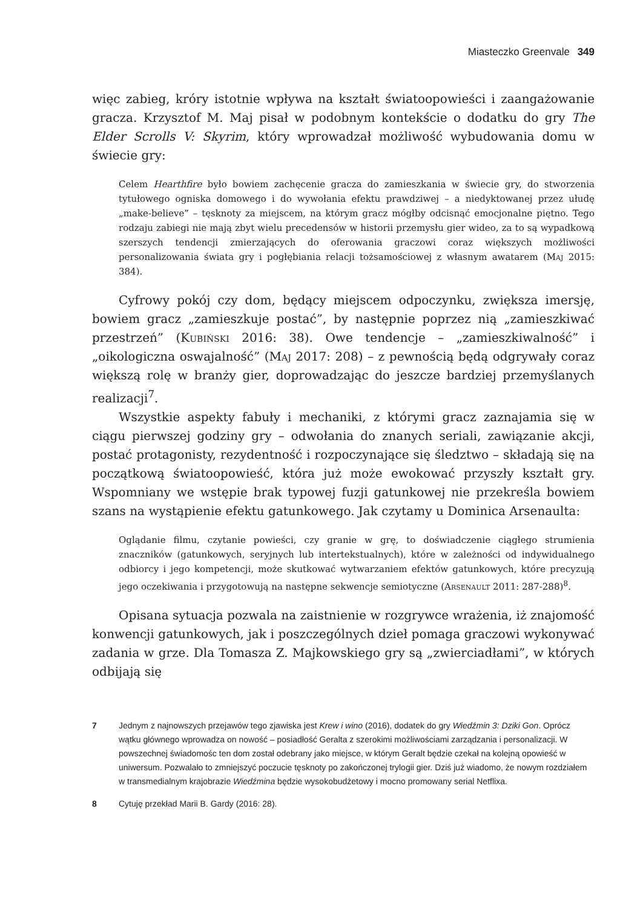Miasteczko Greenvale 349
więc zabieg, króry istotnie wpływa na kształt światoopowieści i zaangażowanie gracza. Krzysztof M. Maj pisał w podobnym kontekście o dodatku do gry The Elder Scrolls V: Skyrim, który wprowadzał możliwość wybudowania domu w świecie gry:
Celem Hearthfire było bowiem zachęcenie gracza do zamieszkania w świecie gry, do stworzenia tytułowego ogniska domowego i do wywołania efektu prawdziwej – a niedyktowanej przez ułudę „make-believe” – tęsknoty za miejscem, na którym gracz mógłby odcisnąć emocjonalne piętno. Tego rodzaju zabiegi nie mają zbyt wielu precedensów w historii przemysłu gier wideo, za to są wypadkową szerszych tendencji zmierzających do oferowania graczowi coraz większych możliwości personalizowania świata gry i pogłębiania relacji tożsamościowej z własnym awatarem (Maj 2015: 384).
Cyfrowy pokój czy dom, będący miejscem odpoczynku, zwiększa imersję, bowiem gracz „zamieszkuje postać”, by następnie poprzez nią „zamieszkiwać przestrzeń” (Kubiński 2016: 38). Owe tendencje – „zamieszkiwalność” i „oikologiczna oswajalność” (Maj 2017: 208) – z pewnością będą odgrywały coraz większą rolę w branży gier, doprowadzając do jeszcze bardziej przemyślanych realizacji<sup>7</sup>.
Wszystkie aspekty fabuły i mechaniki, z którymi gracz zaznajamia się w ciągu pierwszej godziny gry – odwołania do znanych seriali, zawiązanie akcji, postać protagonisty, rezydentność i rozpoczynające się śledztwo – składają się na początkową światoopowieść, która już może ewokować przyszły kształt gry. Wspomniany we wstępie brak typowej fuzji gatunkowej nie przekreśla bowiem szans na wystąpienie efektu gatunkowego. Jak czytamy u Dominica Arsenaulta:
Oglądanie filmu, czytanie powieści, czy granie w grę, to doświadczenie ciągłego strumienia znaczników (gatunkowych, seryjnych lub intertekstualnych), które w zależności od indywidualnego odbiorcy i jego kompetencji, może skutkować wytwarzaniem efektów gatunkowych, które precyzują jego oczekiwania i przygotowują na następne sekwencje semiotyczne (Arsenault 2011: 287-288)<sup>8</sup>.
Opisana sytuacja pozwala na zaistnienie w rozgrywce wrażenia, iż znajomość konwencji gatunkowych, jak i poszczególnych dzieł pomaga graczowi wykonywać zadania w grze. Dla Tomasza Z. Majkowskiego gry są „zwierciadłami”, w których odbijają się
7 Jednym z najnowszych przejawów tego zjawiska jest Krew i wino (2016), dodatek do gry Wiedźmin 3: Dziki Gon. Oprócz wątku głównego wprowadza on nowość – posiadłość Geralta z szerokimi możliwościami zarządzania i personalizacji. W powszechnej świadomośc ten dom został odebrany jako miejsce, w którym Geralt będzie czekał na kolejną opowieść w uniwersum. Pozwalało to zmniejszyć poczucie tęsknoty po zakończonej trylogii gier. Dziś już wiadomo, że nowym rozdziałem w transmedialnym krajobrazie Wiedźmina będzie wysokobudżetowy i mocno promowany serial Netflixa.
8 Cytuję przekład Marii B. Gardy (2016: 28).